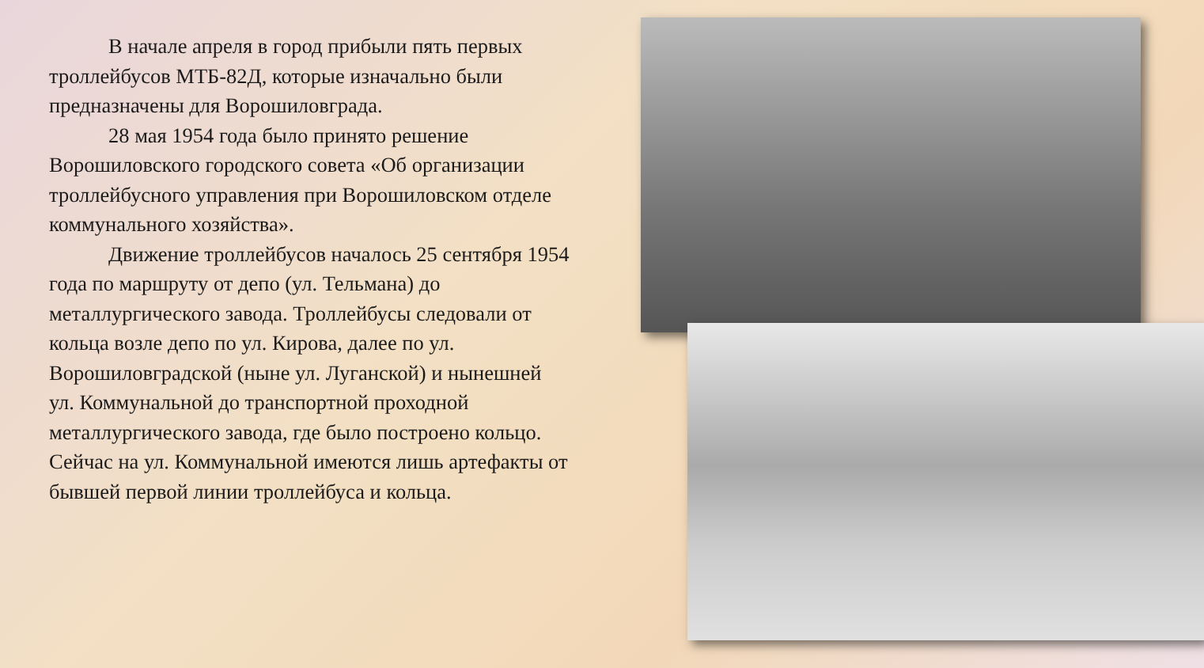В начале апреля в город прибыли пять первых троллейбусов МТБ-82Д, которые изначально были предназначены для Ворошиловграда.
28 мая 1954 года было принято решение Ворошиловского городского совета «Об организации троллейбусного управления при Ворошиловском отделе коммунального хозяйства».
Движение троллейбусов началось 25 сентября 1954 года по маршруту от депо (ул. Тельмана) до металлургического завода. Троллейбусы следовали от кольца возле депо по ул. Кирова, далее по ул. Ворошиловградской (ныне ул. Луганской) и нынешней ул. Коммунальной до транспортной проходной металлургического завода, где было построено кольцо. Сейчас на ул. Коммунальной имеются лишь артефакты от бывшей первой линии троллейбуса и кольца.